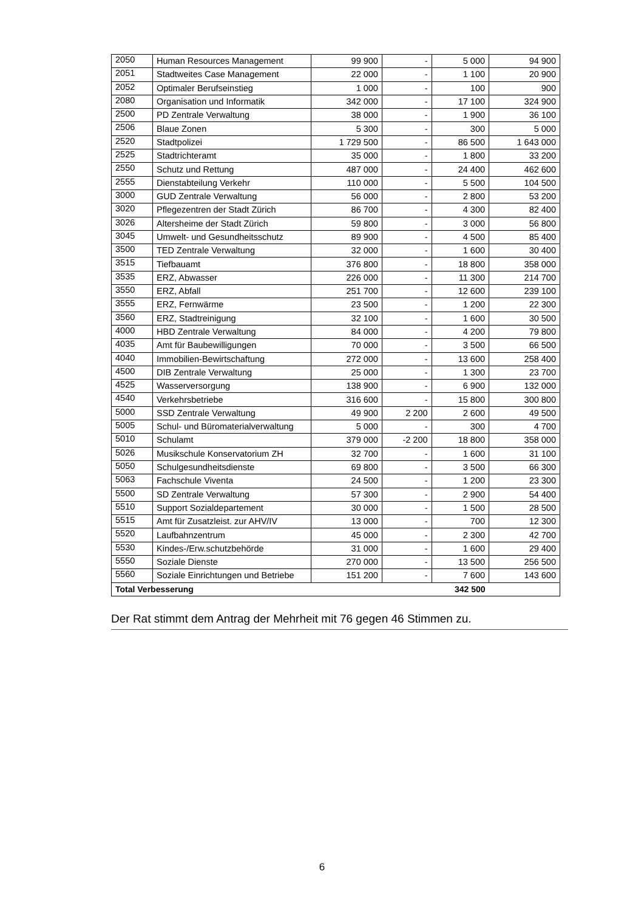| 2050 | Human Resources Management | 99 900 | - | 5 000 | 94 900 |
| 2051 | Stadtweites Case Management | 22 000 | - | 1 100 | 20 900 |
| 2052 | Optimaler Berufseinstieg | 1 000 | - | 100 | 900 |
| 2080 | Organisation und Informatik | 342 000 | - | 17 100 | 324 900 |
| 2500 | PD Zentrale Verwaltung | 38 000 | - | 1 900 | 36 100 |
| 2506 | Blaue Zonen | 5 300 | - | 300 | 5 000 |
| 2520 | Stadtpolizei | 1 729 500 | - | 86 500 | 1 643 000 |
| 2525 | Stadtrichteramt | 35 000 | - | 1 800 | 33 200 |
| 2550 | Schutz und Rettung | 487 000 | - | 24 400 | 462 600 |
| 2555 | Dienstabteilung Verkehr | 110 000 | - | 5 500 | 104 500 |
| 3000 | GUD Zentrale Verwaltung | 56 000 | - | 2 800 | 53 200 |
| 3020 | Pflegezentren der Stadt Zürich | 86 700 | - | 4 300 | 82 400 |
| 3026 | Altersheime der Stadt Zürich | 59 800 | - | 3 000 | 56 800 |
| 3045 | Umwelt- und Gesundheitsschutz | 89 900 | - | 4 500 | 85 400 |
| 3500 | TED Zentrale Verwaltung | 32 000 | - | 1 600 | 30 400 |
| 3515 | Tiefbauamt | 376 800 | - | 18 800 | 358 000 |
| 3535 | ERZ, Abwasser | 226 000 | - | 11 300 | 214 700 |
| 3550 | ERZ, Abfall | 251 700 | - | 12 600 | 239 100 |
| 3555 | ERZ, Fernwärme | 23 500 | - | 1 200 | 22 300 |
| 3560 | ERZ, Stadtreinigung | 32 100 | - | 1 600 | 30 500 |
| 4000 | HBD Zentrale Verwaltung | 84 000 | - | 4 200 | 79 800 |
| 4035 | Amt für Baubewilligungen | 70 000 | - | 3 500 | 66 500 |
| 4040 | Immobilien-Bewirtschaftung | 272 000 | - | 13 600 | 258 400 |
| 4500 | DIB Zentrale Verwaltung | 25 000 | - | 1 300 | 23 700 |
| 4525 | Wasserversorgung | 138 900 | - | 6 900 | 132 000 |
| 4540 | Verkehrsbetriebe | 316 600 | - | 15 800 | 300 800 |
| 5000 | SSD Zentrale Verwaltung | 49 900 | 2 200 | 2 600 | 49 500 |
| 5005 | Schul- und Büromaterialverwaltung | 5 000 | - | 300 | 4 700 |
| 5010 | Schulamt | 379 000 | -2 200 | 18 800 | 358 000 |
| 5026 | Musikschule Konservatorium ZH | 32 700 | - | 1 600 | 31 100 |
| 5050 | Schulgesundheitsdienste | 69 800 | - | 3 500 | 66 300 |
| 5063 | Fachschule Viventa | 24 500 | - | 1 200 | 23 300 |
| 5500 | SD Zentrale Verwaltung | 57 300 | - | 2 900 | 54 400 |
| 5510 | Support Sozialdepartement | 30 000 | - | 1 500 | 28 500 |
| 5515 | Amt für Zusatzleist. zur AHV/IV | 13 000 | - | 700 | 12 300 |
| 5520 | Laufbahnzentrum | 45 000 | - | 2 300 | 42 700 |
| 5530 | Kindes-/Erw.schutzbehörde | 31 000 | - | 1 600 | 29 400 |
| 5550 | Soziale Dienste | 270 000 | - | 13 500 | 256 500 |
| 5560 | Soziale Einrichtungen und Betriebe | 151 200 | - | 7 600 | 143 600 |
| Total Verbesserung | | | | 342 500 | |
Der Rat stimmt dem Antrag der Mehrheit mit 76 gegen 46 Stimmen zu.
6